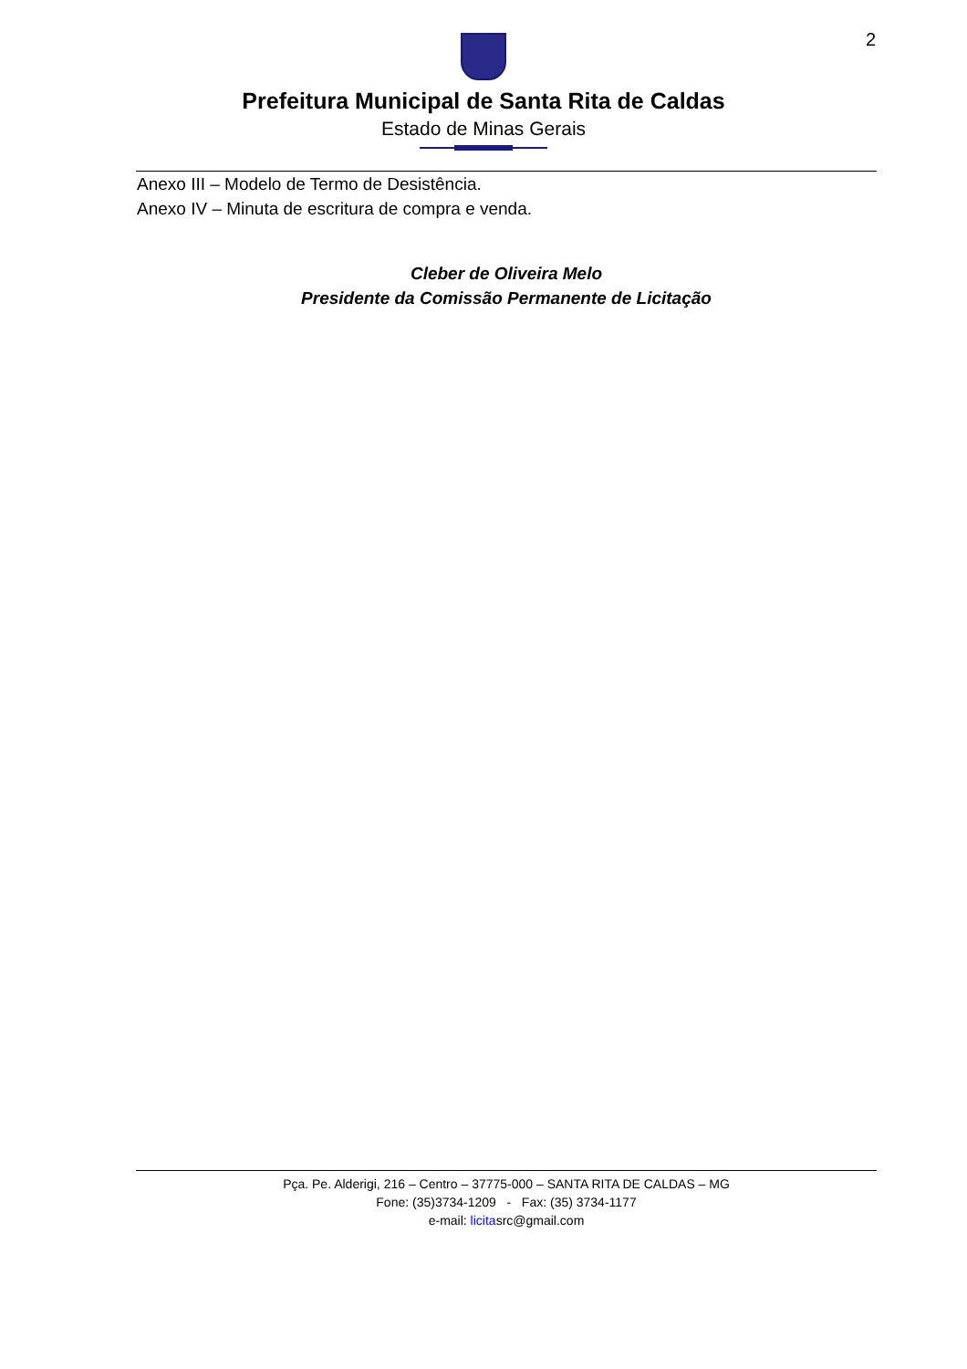2
Prefeitura Municipal de Santa Rita de Caldas
Estado de Minas Gerais
Anexo III – Modelo de Termo de Desistência.
Anexo IV – Minuta de escritura de compra e venda.
Cleber de Oliveira Melo
Presidente da Comissão Permanente de Licitação
Pça. Pe. Alderigi, 216 – Centro – 37775-000 – SANTA RITA DE CALDAS – MG
Fone: (35)3734-1209 - Fax: (35) 3734-1177
e-mail: licitasrc@gmail.com